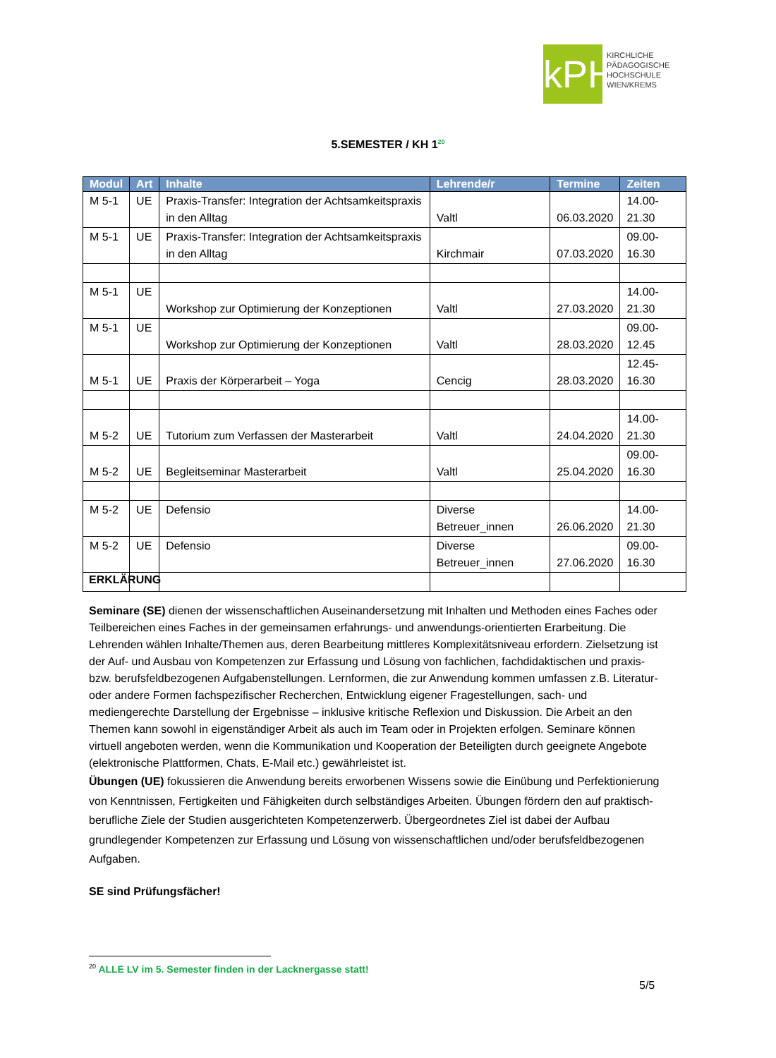kPH
KIRCHLICHE
PÄDAGOGISCHE
HOCHSCHULE
WIEN/KREMS
5.SEMESTER / KH 1<sup>20</sup>
| Modul | Art | Inhalte | Lehrende/r | Termine | Zeiten |
| --- | --- | --- | --- | --- | --- |
| M 5-1 | UE | Praxis-Transfer: Integration der Achtsamkeitspraxis in den Alltag | Valtl | 06.03.2020 | 14.00-21.30 |
| M 5-1 | UE | Praxis-Transfer: Integration der Achtsamkeitspraxis in den Alltag | Kirchmair | 07.03.2020 | 09.00-16.30 |
| M 5-1 | UE | Workshop zur Optimierung der Konzeptionen | Valtl | 27.03.2020 | 14.00-21.30 |
| M 5-1 | UE | Workshop zur Optimierung der Konzeptionen | Valtl | 28.03.2020 | 09.00-12.45 |
| M 5-1 | UE | Praxis der Körperarbeit – Yoga | Cencig | 28.03.2020 | 12.45-16.30 |
| M 5-2 | UE | Tutorium zum Verfassen der Masterarbeit | Valtl | 24.04.2020 | 14.00-21.30 |
| M 5-2 | UE | Begleitseminar Masterarbeit | Valtl | 25.04.2020 | 09.00-16.30 |
| M 5-2 | UE | Defensio | Diverse Betreuer_innen | 26.06.2020 | 14.00-21.30 |
| M 5-2 | UE | Defensio | Diverse Betreuer_innen | 27.06.2020 | 09.00-16.30 |
ERKLÄRUNG
Seminare (SE) dienen der wissenschaftlichen Auseinandersetzung mit Inhalten und Methoden eines Faches oder Teilbereichen eines Faches in der gemeinsamen erfahrungs- und anwendungs-orientierten Erarbeitung. Die Lehrenden wählen Inhalte/Themen aus, deren Bearbeitung mittleres Komplexitätsniveau erfordern. Zielsetzung ist der Auf- und Ausbau von Kompetenzen zur Erfassung und Lösung von fachlichen, fachdidaktischen und praxis- bzw. berufsfeldbezogenen Aufgabenstellungen. Lernformen, die zur Anwendung kommen umfassen z.B. Literatur- oder andere Formen fachspezifischer Recherchen, Entwicklung eigener Fragestellungen, sach- und mediengerechte Darstellung der Ergebnisse – inklusive kritische Reflexion und Diskussion. Die Arbeit an den Themen kann sowohl in eigenständiger Arbeit als auch im Team oder in Projekten erfolgen. Seminare können virtuell angeboten werden, wenn die Kommunikation und Kooperation der Beteiligten durch geeignete Angebote (elektronische Plattformen, Chats, E-Mail etc.) gewährleistet ist.
Übungen (UE) fokussieren die Anwendung bereits erworbenen Wissens sowie die Einübung und Perfektionierung von Kenntnissen, Fertigkeiten und Fähigkeiten durch selbständiges Arbeiten. Übungen fördern den auf praktisch-berufliche Ziele der Studien ausgerichteten Kompetenzerwerb. Übergeordnetes Ziel ist dabei der Aufbau grundlegender Kompetenzen zur Erfassung und Lösung von wissenschaftlichen und/oder berufsfeldbezogenen Aufgaben.
SE sind Prüfungsfächer!
<sup>20</sup> ALLE LV im 5. Semester finden in der Lacknergasse statt!
5/5